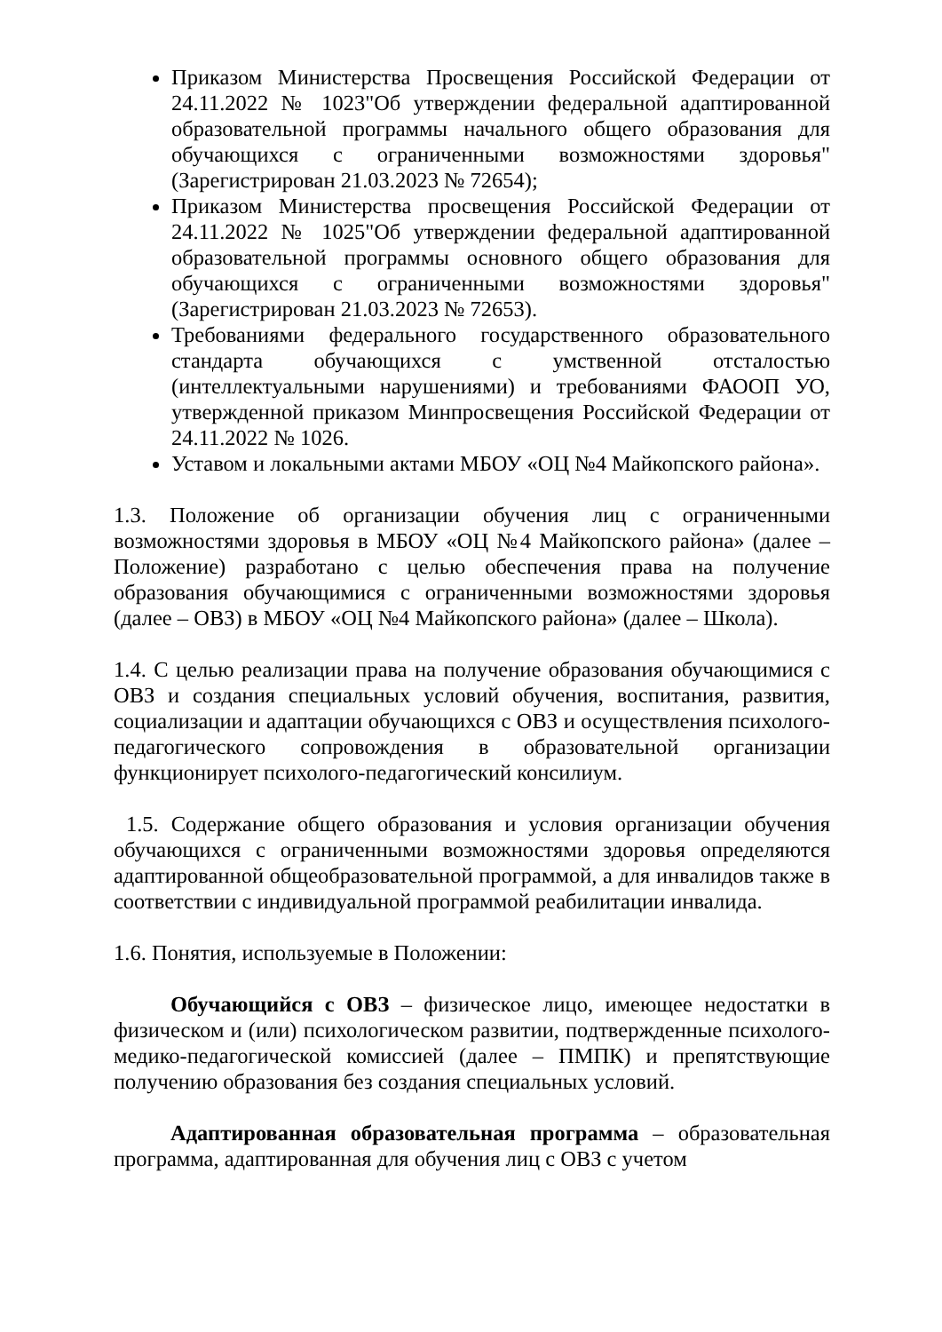Приказом Министерства Просвещения Российской Федерации от 24.11.2022 № 1023"Об утверждении федеральной адаптированной образовательной программы начального общего образования для обучающихся с ограниченными возможностями здоровья" (Зарегистрирован 21.03.2023 № 72654);
Приказом Министерства просвещения Российской Федерации от 24.11.2022 № 1025"Об утверждении федеральной адаптированной образовательной программы основного общего образования для обучающихся с ограниченными возможностями здоровья" (Зарегистрирован 21.03.2023 № 72653).
Требованиями федерального государственного образовательного стандарта обучающихся с умственной отсталостью (интеллектуальными нарушениями) и требованиями ФАООП УО, утвержденной приказом Минпросвещения Российской Федерации от 24.11.2022 № 1026.
Уставом и локальными актами МБОУ «ОЦ №4 Майкопского района».
1.3. Положение об организации обучения лиц с ограниченными возможностями здоровья в МБОУ «ОЦ №4 Майкопского района» (далее – Положение) разработано с целью обеспечения права на получение образования обучающимися с ограниченными возможностями здоровья (далее – ОВЗ) в МБОУ «ОЦ №4 Майкопского района» (далее – Школа).
1.4. С целью реализации права на получение образования обучающимися с ОВЗ и создания специальных условий обучения, воспитания, развития, социализации и адаптации обучающихся с ОВЗ и осуществления психолого-педагогического сопровождения в образовательной организации функционирует психолого-педагогический консилиум.
1.5. Содержание общего образования и условия организации обучения обучающихся с ограниченными возможностями здоровья определяются адаптированной общеобразовательной программой, а для инвалидов также в соответствии с индивидуальной программой реабилитации инвалида.
1.6. Понятия, используемые в Положении:
Обучающийся с ОВЗ – физическое лицо, имеющее недостатки в физическом и (или) психологическом развитии, подтвержденные психолого-медико-педагогической комиссией (далее – ПМПК) и препятствующие получению образования без создания специальных условий.
Адаптированная образовательная программа – образовательная программа, адаптированная для обучения лиц с ОВЗ с учетом